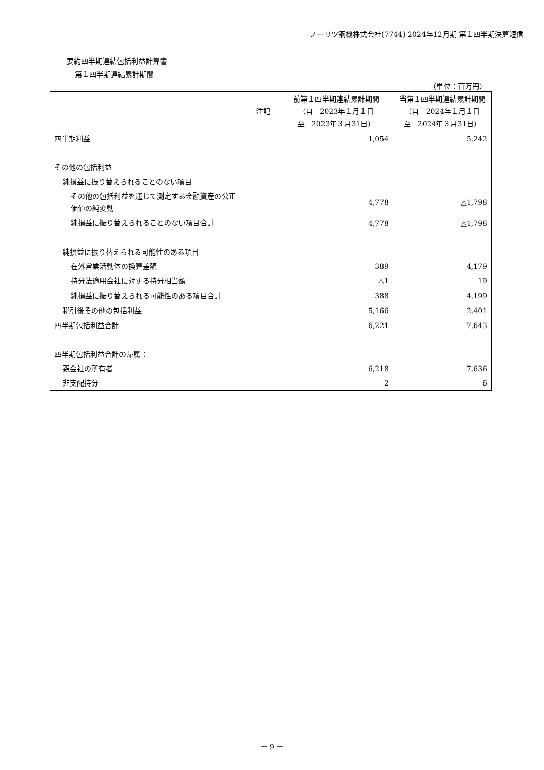ノーリツ鋼機株式会社(7744) 2024年12月期 第１四半期決算短信
要約四半期連結包括利益計算書
第１四半期連結累計期間
（単位：百万円）
| | 注記 | 前第１四半期連結累計期間 （自 2023年１月１日 至 2023年３月31日） | 当第１四半期連結累計期間 （自 2024年１月１日 至 2024年３月31日） |
| --- | --- | --- | --- |
| 四半期利益 | | 1,054 | 5,242 |
| その他の包括利益 | | | |
| 純損益に振り替えられることのない項目 | | | |
| その他の包括利益を通じて測定する金融資産の公正価値の純変動 | | 4,778 | △1,798 |
| 純損益に振り替えられることのない項目合計 | | 4,778 | △1,798 |
| 純損益に振り替えられる可能性のある項目 | | | |
| 在外営業活動体の換算差額 | | 389 | 4,179 |
| 持分法適用会社に対する持分相当額 | | △1 | 19 |
| 純損益に振り替えられる可能性のある項目合計 | | 388 | 4,199 |
| 税引後その他の包括利益 | | 5,166 | 2,401 |
| 四半期包括利益合計 | | 6,221 | 7,643 |
| 四半期包括利益合計の帰属： | | | |
| 親会社の所有者 | | 6,218 | 7,636 |
| 非支配持分 | | 2 | 6 |
－ 9 －